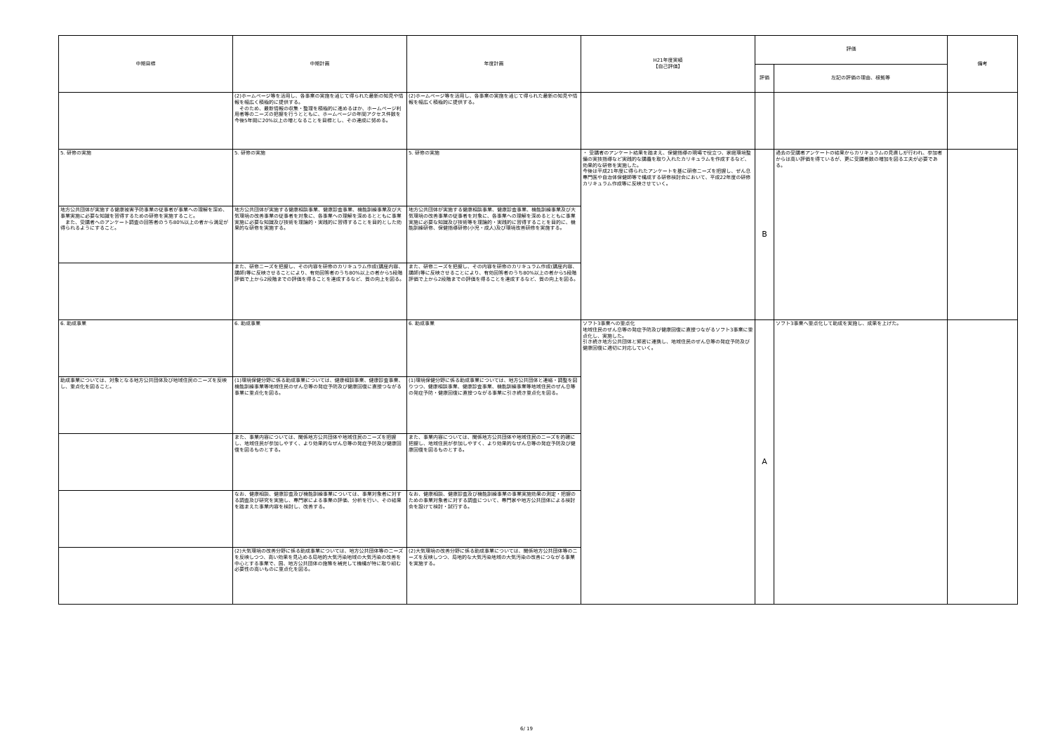| 中期目標 | 中期計画 | 年度計画 | H21年度実績 【自己評価】 | 評価 | | 備考 |
| --- | --- | --- | --- | --- | --- | --- |
| | | | | 評価 | 左記の評価の理由、根拠等 | |
| | (2)ホームページ等を活用し、各事業の実施を通じて得られた最新の知見や情報を幅広く積極的に提供する。 そのため、最新情報の収集・整理を積極的に進めるほか、ホームページ利用者等のニーズの把握を行うとともに、ホームページの年間アクセス件数を今後5年間に20%以上の増となることを目標とし、その達成に努める。 | (2)ホームページ等を活用し、各事業の実施を通じて得られた最新の知見や情報を幅広く積極的に提供する。 | | | | |
| 5. 研修の実施 | 5. 研修の実施 | 5. 研修の実施 | ・ 受講者のアンケート結果を踏まえ、保健指導の現場で役立つ、家庭環境整備の実技指導など実践的な講義を取り入れたカリキュラムを作成するなど、効果的な研修を実施した。 今後は平成21年度に得られたアンケートを基に研修ニーズを把握し、ぜん息専門医や自治体保健師等で構成する研修検討会において、平成22年度の研修カリキュラム作成等に反映させていく。 | B | 過去の受講者アンケートの結果からカリキュラムの見直しが行われ、参加者からは高い評価を得ているが、更に受講者数の増加を図る工夫が必要である。 | |
| 地方公共団体が実施する健康被害予防事業の従事者が事業への理解を深め、事業実施に必要な知識を習得するための研修を実施すること。 また、受講者へのアンケート調査の回答者のうち80%以上の者から満足が得られるようにすること。 | 地方公共団体が実施する健康相談事業、健康診査事業、機能訓練事業及び大気環境の改善事業の従事者を対象に、各事業への理解を深めるとともに事業実施に必要な知識及び技術を理論的・実践的に習得することを目的とした効果的な研修を実施する。 | 地方公共団体が実施する健康相談事業、健康診査事業、機能訓練事業及び大気環境の改善事業の従事者を対象に、各事業への理解を深めるとともに事業実施に必要な知識及び技術等を理論的・実践的に習得することを目的に、機能訓練研修、保健指導研修(小児・成人)及び環境改善研修を実施する。 | | | | |
| | また、研修ニーズを把握し、その内容を研修のカリキュラム作成(講座内容、講師)等に反映させることにより、有効回答者のうち80%以上の者から5段階評価で上から2段階までの評価を得ることを達成するなど、質の向上を図る。 | また、研修ニーズを把握し、その内容を研修のカリキュラム作成(講座内容、講師)等に反映させることにより、有効回答者のうち80%以上の者から5段階評価で上から2段階までの評価を得ることを達成するなど、質の向上を図る。 | | | | |
| 6. 助成事業 | 6. 助成事業 | 6. 助成事業 | ソフト3事業への重点化 地域住民のぜん息等の発症予防及び健康回復に直接つながるソフト3事業に重点化し、実施した。 引き続き地方公共団体と緊密に連携し、地域住民のぜん息等の発症予防及び健康回復に適切に対応していく。 | A | ソフト3事業へ重点化して助成を実施し、成果を上げた。 | |
| 助成事業については、対象となる地方公共団体及び地域住民のニーズを反映し、重点化を図ること。 | (1)環境保健分野に係る助成事業については、健康相談事業、健康診査事業、機能訓練事業等地域住民のぜん息等の発症予防及び健康回復に直接つながる事業に重点化を図る。 | (1)環境保健分野に係る助成事業については、地方公共団体と連絡・調整を図りつつ、健康相談事業、健康診査事業、機能訓練事業等地域住民のぜん息等の発症予防・健康回復に直接つながる事業に引き続き重点化を図る。 | | | | |
| | また、事業内容については、関係地方公共団体や地域住民のニーズを把握し、地域住民が参加しやすく、より効果的なぜん息等の発症予防及び健康回復を図るものとする。 | また、事業内容については、関係地方公共団体や地域住民のニーズを的確に把握し、地域住民が参加しやすく、より効果的なぜん息等の発症予防及び健康回復を図るものとする。 | | | | |
| | なお、健康相談、健康診査及び機能訓練事業については、事業対象者に対する調査及び研究を実施し、専門家による事業の評価、分析を行い、その結果を踏まえた事業内容を検討し、改善する。 | なお、健康相談、健康診査及び機能訓練事業の事業実施効果の測定・把握のための事業対象者に対する調査について、専門家や地方公共団体による検討会を設けて検討・試行する。 | | | | |
| | (2)大気環境の改善分野に係る助成事業については、地方公共団体等のニーズを反映しつつ、高い効果を見込める局地的大気汚染地域の大気汚染の改善を中心とする事業で、国、地方公共団体の施策を補完して機構が特に取り組む必要性の高いものに重点化を図る。 | (2)大気環境の改善分野に係る助成事業については、関係地方公共団体等のニーズを反映しつつ、局地的な大気汚染地域の大気汚染の改善につながる事業を実施する。 | | | | |
6/ 19